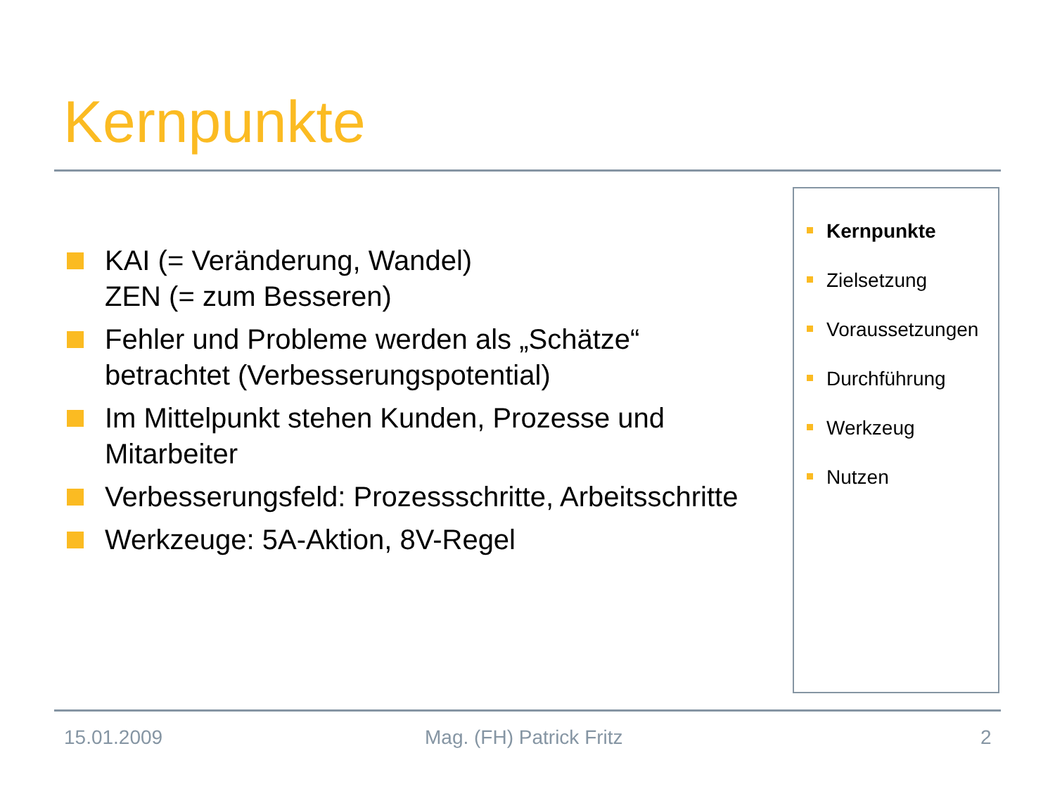Kernpunkte
KAI (= Veränderung, Wandel)
ZEN (= zum Besseren)
Fehler und Probleme werden als „Schätze“ betrachtet (Verbesserungspotential)
Im Mittelpunkt stehen Kunden, Prozesse und Mitarbeiter
Verbesserungsfeld: Prozessschritte, Arbeitsschritte
Werkzeuge: 5A-Aktion, 8V-Regel
Kernpunkte
Zielsetzung
Voraussetzungen
Durchführung
Werkzeug
Nutzen
15.01.2009 Mag. (FH) Patrick Fritz 2